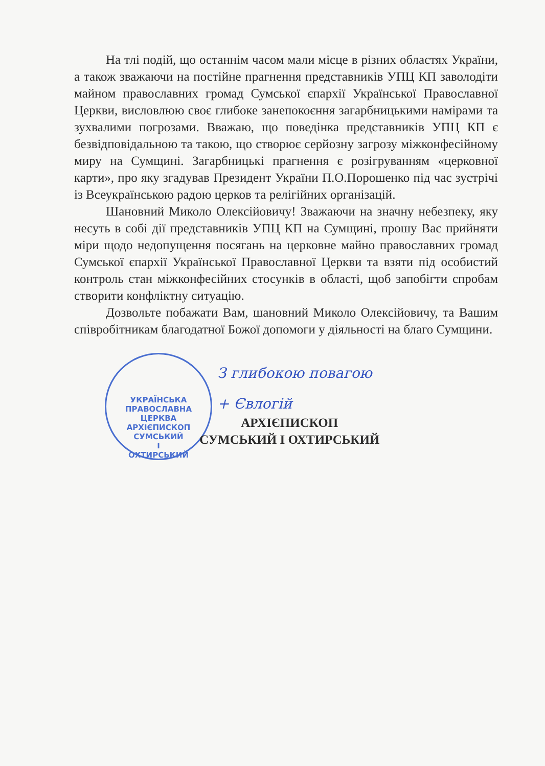На тлі подій, що останнім часом мали місце в різних областях України, а також зважаючи на постійне прагнення представників УПЦ КП заволодіти майном православних громад Сумської єпархії Української Православної Церкви, висловлюю своє глибоке занепокоєння загарбницькими намірами та зухвалими погрозами. Вважаю, що поведінка представників УПЦ КП є безвідповідальною та такою, що створює серйозну загрозу міжконфесійному миру на Сумщині. Загарбницькі прагнення є розігруванням «церковної карти», про яку згадував Президент України П.О.Порошенко під час зустрічі із Всеукраїнською радою церков та релігійних організацій.
Шановний Миколо Олексійовичу! Зважаючи на значну небезпеку, яку несуть в собі дії представників УПЦ КП на Сумщині, прошу Вас прийняти міри щодо недопущення посягань на церковне майно православних громад Сумської єпархії Української Православної Церкви та взяти під особистий контроль стан міжконфесійних стосунків в області, щоб запобігти спробам створити конфліктну ситуацію.
Дозвольте побажати Вам, шановний Миколо Олексійовичу, та Вашим співробітникам благодатної Божої допомоги у діяльності на благо Сумщини.
УКРАЇНСЬКА ПРАВОСЛАВНА ЦЕРКВА
АРХІЄПИСКОП
СУМСЬКИЙ
І
ОХТИРСЬКИЙ
З глибокою повагою
+ Євлогій
АРХІЄПИСКОП
СУМСЬКИЙ І ОХТИРСЬКИЙ